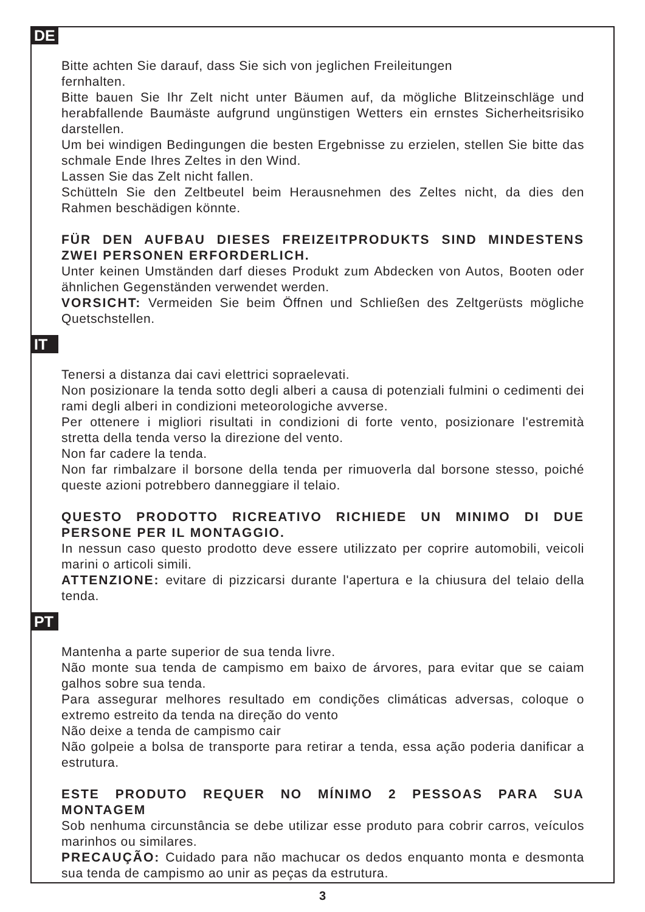DE
Bitte achten Sie darauf, dass Sie sich von jeglichen Freileitungen
fernhalten.
Bitte bauen Sie Ihr Zelt nicht unter Bäumen auf, da mögliche Blitzeinschläge und herabfallende Baumäste aufgrund ungünstigen Wetters ein ernstes Sicherheitsrisiko darstellen.
Um bei windigen Bedingungen die besten Ergebnisse zu erzielen, stellen Sie bitte das schmale Ende Ihres Zeltes in den Wind.
Lassen Sie das Zelt nicht fallen.
Schütteln Sie den Zeltbeutel beim Herausnehmen des Zeltes nicht, da dies den Rahmen beschädigen könnte.
FÜR DEN AUFBAU DIESES FREIZEITPRODUKTS SIND MINDESTENS ZWEI PERSONEN ERFORDERLICH.
Unter keinen Umständen darf dieses Produkt zum Abdecken von Autos, Booten oder ähnlichen Gegenständen verwendet werden.
VORSICHT: Vermeiden Sie beim Öffnen und Schließen des Zeltgerüsts mögliche Quetschstellen.
IT
Tenersi a distanza dai cavi elettrici sopraelevati.
Non posizionare la tenda sotto degli alberi a causa di potenziali fulmini o cedimenti dei rami degli alberi in condizioni meteorologiche avverse.
Per ottenere i migliori risultati in condizioni di forte vento, posizionare l'estremità stretta della tenda verso la direzione del vento.
Non far cadere la tenda.
Non far rimbalzare il borsone della tenda per rimuoverla dal borsone stesso, poiché queste azioni potrebbero danneggiare il telaio.
QUESTO PRODOTTO RICREATIVO RICHIEDE UN MINIMO DI DUE PERSONE PER IL MONTAGGIO.
In nessun caso questo prodotto deve essere utilizzato per coprire automobili, veicoli marini o articoli simili.
ATTENZIONE: evitare di pizzicarsi durante l'apertura e la chiusura del telaio della tenda.
PT
Mantenha a parte superior de sua tenda livre.
Não monte sua tenda de campismo em baixo de árvores, para evitar que se caiam galhos sobre sua tenda.
Para assegurar melhores resultado em condições climáticas adversas, coloque o extremo estreito da tenda na direção do vento
Não deixe a tenda de campismo cair
Não golpeie a bolsa de transporte para retirar a tenda, essa ação poderia danificar a estrutura.
ESTE PRODUTO REQUER NO MÍNIMO 2 PESSOAS PARA SUA MONTAGEM
Sob nenhuma circunstância se debe utilizar esse produto para cobrir carros, veículos marinhos ou similares.
PRECAUÇÃO: Cuidado para não machucar os dedos enquanto monta e desmonta sua tenda de campismo ao unir as peças da estrutura.
3